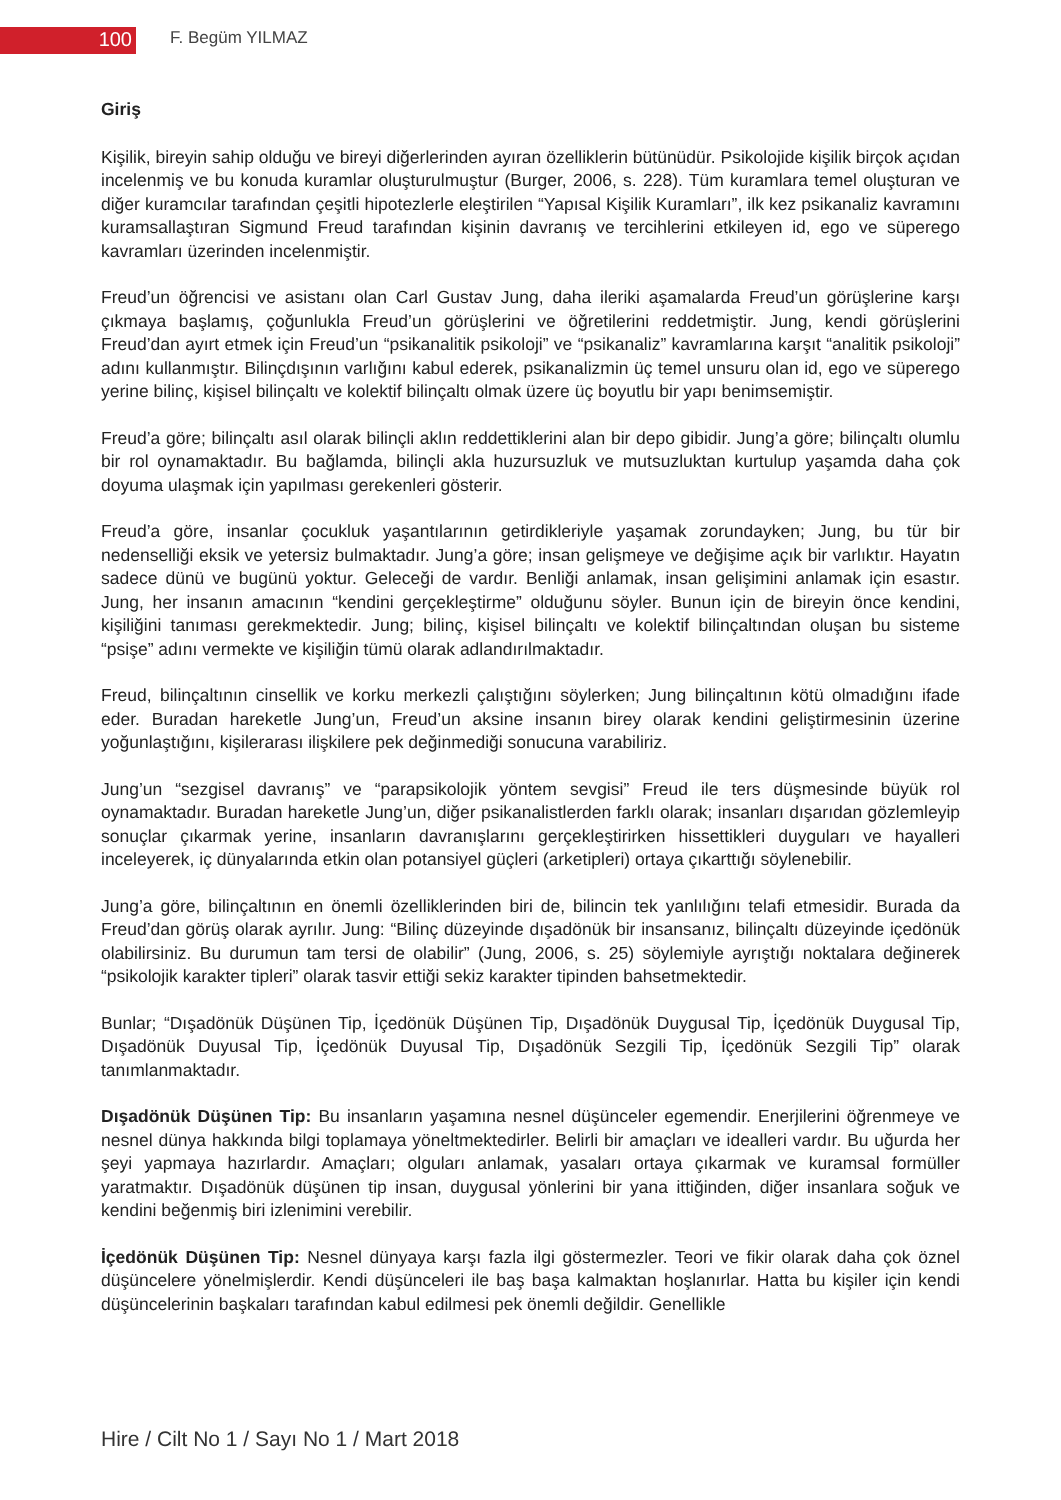100
F. Begüm YILMAZ
Giriş
Kişilik, bireyin sahip olduğu ve bireyi diğerlerinden ayıran özelliklerin bütünüdür. Psikolojide kişilik birçok açıdan incelenmiş ve bu konuda kuramlar oluşturulmuştur (Burger, 2006, s. 228). Tüm kuramlara temel oluşturan ve diğer kuramcılar tarafından çeşitli hipotezlerle eleştirilen “Yapısal Kişilik Kuramları”, ilk kez psikanaliz kavramını kuramsallaştıran Sigmund Freud tarafından kişinin davranış ve tercihlerini etkileyen id, ego ve süperego kavramları üzerinden incelenmiştir.
Freud’un öğrencisi ve asistanı olan Carl Gustav Jung, daha ileriki aşamalarda Freud’un görüşlerine karşı çıkmaya başlamış, çoğunlukla Freud’un görüşlerini ve öğretilerini reddetmiştir. Jung, kendi görüşlerini Freud’dan ayırt etmek için Freud’un “psikanalitik psikoloji” ve “psikanaliz” kavramlarına karşıt “analitik psikoloji” adını kullanmıştır. Bilinçdışının varlığını kabul ederek, psikanalizmin üç temel unsuru olan id, ego ve süperego yerine bilinç, kişisel bilinçaltı ve kolektif bilinçaltı olmak üzere üç boyutlu bir yapı benimsemiştir.
Freud’a göre; bilinçaltı asıl olarak bilinçli aklın reddettiklerini alan bir depo gibidir. Jung’a göre; bilinçaltı olumlu bir rol oynamaktadır. Bu bağlamda, bilinçli akla huzursuzluk ve mutsuzluktan kurtulup yaşamda daha çok doyuma ulaşmak için yapılması gerekenleri gösterir.
Freud’a göre, insanlar çocukluk yaşantılarının getirdikleriyle yaşamak zorundayken; Jung, bu tür bir nedenselliği eksik ve yetersiz bulmaktadır. Jung’a göre; insan gelişmeye ve değişime açık bir varlıktır. Hayatın sadece dünü ve bugünü yoktur. Geleceği de vardır. Benliği anlamak, insan gelişimini anlamak için esastır. Jung, her insanın amacının “kendini gerçekleştirme” olduğunu söyler. Bunun için de bireyin önce kendini, kişiliğini tanıması gerekmektedir. Jung; bilinç, kişisel bilinçaltı ve kolektif bilinçaltından oluşan bu sisteme “psişe” adını vermekte ve kişiliğin tümü olarak adlandırılmaktadır.
Freud, bilinçaltının cinsellik ve korku merkezli çalıştığını söylerken; Jung bilinçaltının kötü olmadığını ifade eder. Buradan hareketle Jung’un, Freud’un aksine insanın birey olarak kendini geliştirmesinin üzerine yoğunlaştığını, kişilerarası ilişkilere pek değinmediği sonucuna varabiliriz.
Jung’un “sezgisel davranış” ve “parapsikolojik yöntem sevgisi” Freud ile ters düşmesinde büyük rol oynamaktadır. Buradan hareketle Jung’un, diğer psikanalistlerden farklı olarak; insanları dışarıdan gözlemleyip sonuçlar çıkarmak yerine, insanların davranışlarını gerçekleştirirken hissettikleri duyguları ve hayalleri inceleyerek, iç dünyalarında etkin olan potansiyel güçleri (arketipleri) ortaya çıkarttığı söylenebilir.
Jung’a göre, bilinçaltının en önemli özelliklerinden biri de, bilincin tek yanlılığını telafi etmesidir. Burada da Freud’dan görüş olarak ayrılır. Jung: “Bilinç düzeyinde dışadönük bir insansanız, bilinçaltı düzeyinde içedönük olabilirsiniz. Bu durumun tam tersi de olabilir” (Jung, 2006, s. 25) söylemiyle ayrıştığı noktalara değinerek “psikolojik karakter tipleri” olarak tasvir ettiği sekiz karakter tipinden bahsetmektedir.
Bunlar; “Dışadönük Düşünen Tip, İçedönük Düşünen Tip, Dışadönük Duygusal Tip, İçedönük Duygusal Tip, Dışadönük Duyusal Tip, İçedönük Duyusal Tip, Dışadönük Sezgili Tip, İçedönük Sezgili Tip” olarak tanımlanmaktadır.
Dışadönük Düşünen Tip: Bu insanların yaşamına nesnel düşünceler egemendir. Enerjilerini öğrenmeye ve nesnel dünya hakkında bilgi toplamaya yöneltmektedirler. Belirli bir amaçları ve idealleri vardır. Bu uğurda her şeyi yapmaya hazırlardır. Amaçları; olguları anlamak, yasaları ortaya çıkarmak ve kuramsal formüller yaratmaktır. Dışadönük düşünen tip insan, duygusal yönlerini bir yana ittiğinden, diğer insanlara soğuk ve kendini beğenmiş biri izlenimini verebilir.
İçedönük Düşünen Tip: Nesnel dünyaya karşı fazla ilgi göstermezler. Teori ve fikir olarak daha çok öznel düşüncelere yönelmişlerdir. Kendi düşünceleri ile baş başa kalmaktan hoşlanırlar. Hatta bu kişiler için kendi düşüncelerinin başkaları tarafından kabul edilmesi pek önemli değildir. Genellikle
Hire / Cilt No 1 / Sayı No 1 / Mart 2018